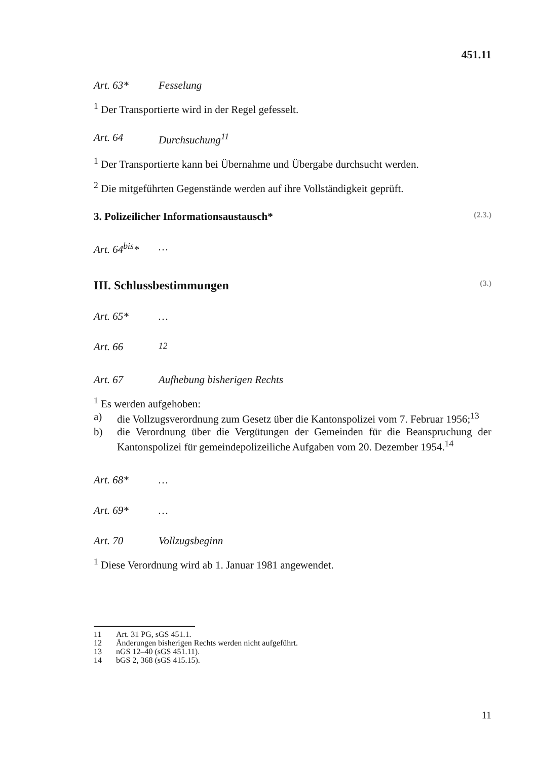451.11
Art. 63* Fesselung
<sup>1</sup> Der Transportierte wird in der Regel gefesselt.
Art. 64 Durchsuchung<sup>11</sup>
<sup>1</sup> Der Transportierte kann bei Übernahme und Übergabe durchsucht werden.
<sup>2</sup> Die mitgeführten Gegenstände werden auf ihre Vollständigkeit geprüft.
3. Polizeilicher Informationsaustausch* (2.3.)
Art. 64<sup>bis</sup>* …
III. Schlussbestimmungen (3.)
Art. 65* …
Art. 66<sup>12</sup>
Art. 67 Aufhebung bisherigen Rechts
<sup>1</sup> Es werden aufgehoben:
a) die Vollzugsverordnung zum Gesetz über die Kantonspolizei vom 7. Februar 1956;<sup>13</sup>
b) die Verordnung über die Vergütungen der Gemeinden für die Beanspruchung der Kantonspolizei für gemeindepolizeiliche Aufgaben vom 20. Dezember 1954.<sup>14</sup>
Art. 68* …
Art. 69* …
Art. 70 Vollzugsbeginn
<sup>1</sup> Diese Verordnung wird ab 1. Januar 1981 angewendet.
11 Art. 31 PG, sGS 451.1.
12 Änderungen bisherigen Rechts werden nicht aufgeführt.
13 nGS 12–40 (sGS 451.11).
14 bGS 2, 368 (sGS 415.15).
11